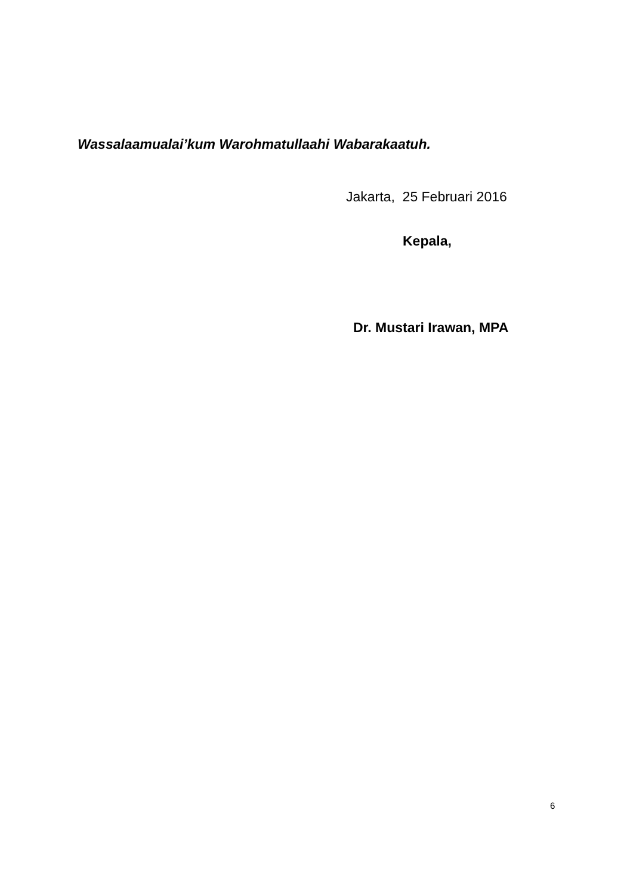Wassalaamualai’kum Warohmatullaahi Wabarakaatuh.
Jakarta, 25 Februari 2016
Kepala,
Dr. Mustari Irawan, MPA
6